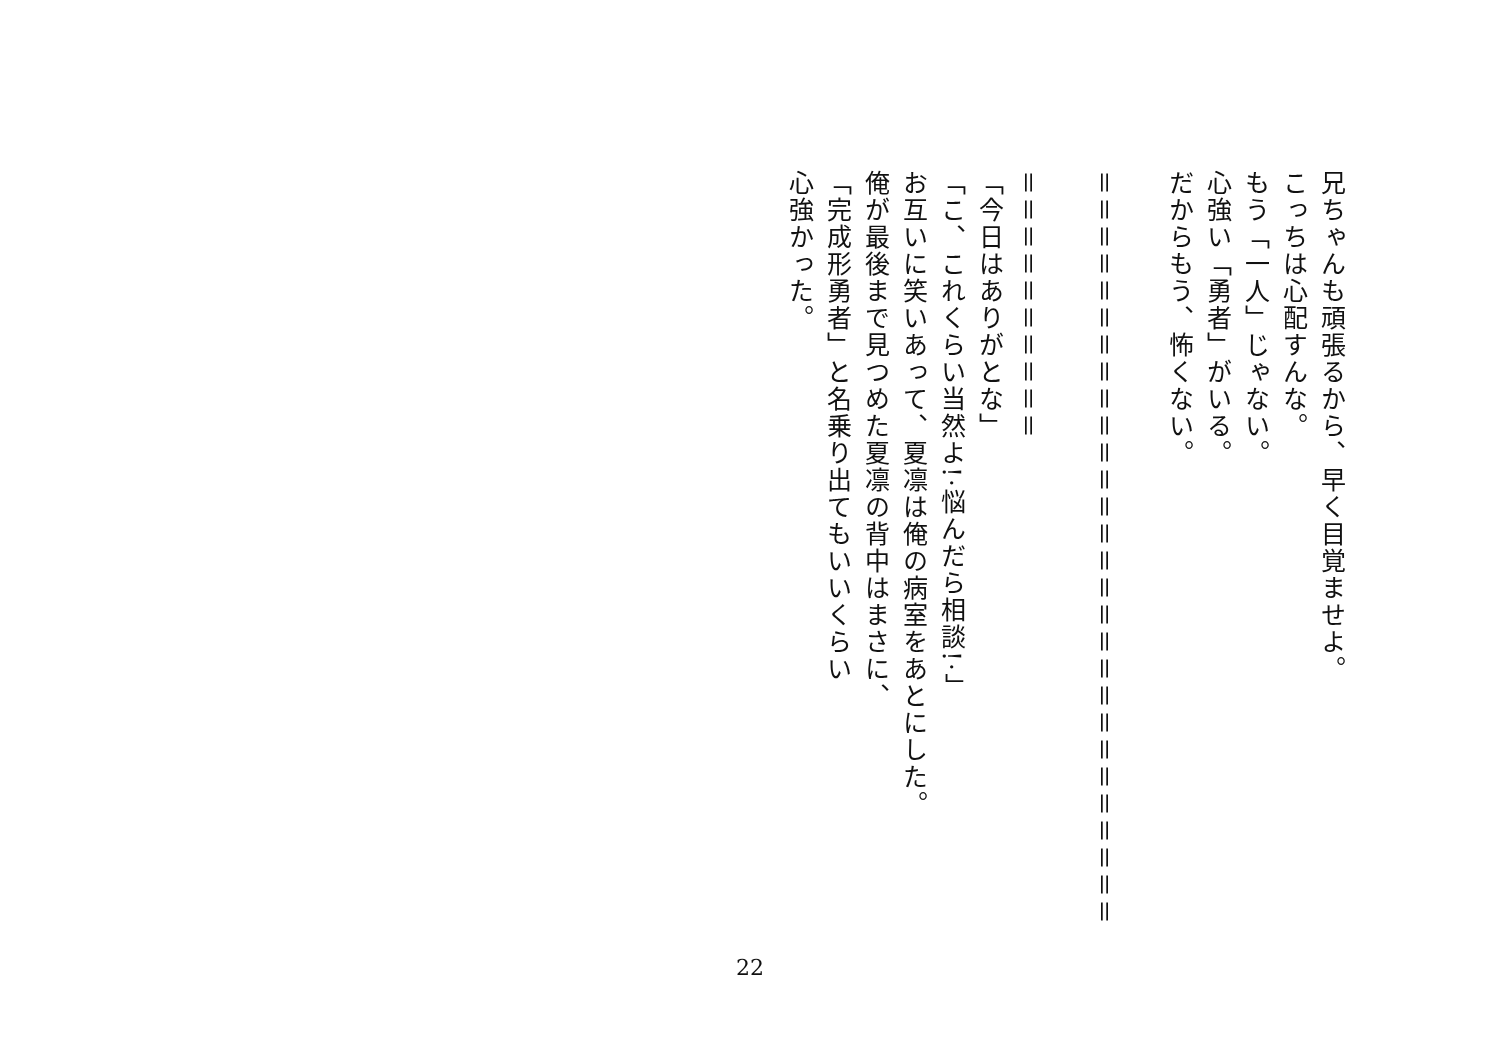兄ちゃんも頑張るから、早く目覚ませよ。
こっちは心配すんな。
もう「一人」じゃない。
心強い「勇者」がいる。
だからもう、怖くない。
＝＝＝＝＝＝＝＝＝＝＝＝＝＝＝＝＝＝＝＝＝＝＝＝＝＝＝＝
＝＝＝＝＝＝＝＝＝＝
「今日はありがとな」
「こ、これくらい当然よ!·悩んだら相談!·」
お互いに笑いあって、夏凛は俺の病室をあとにした。
俺が最後まで見つめた夏凛の背中はまさに、
「完成形勇者」と名乗り出てもいいくらい
心強かった。
22